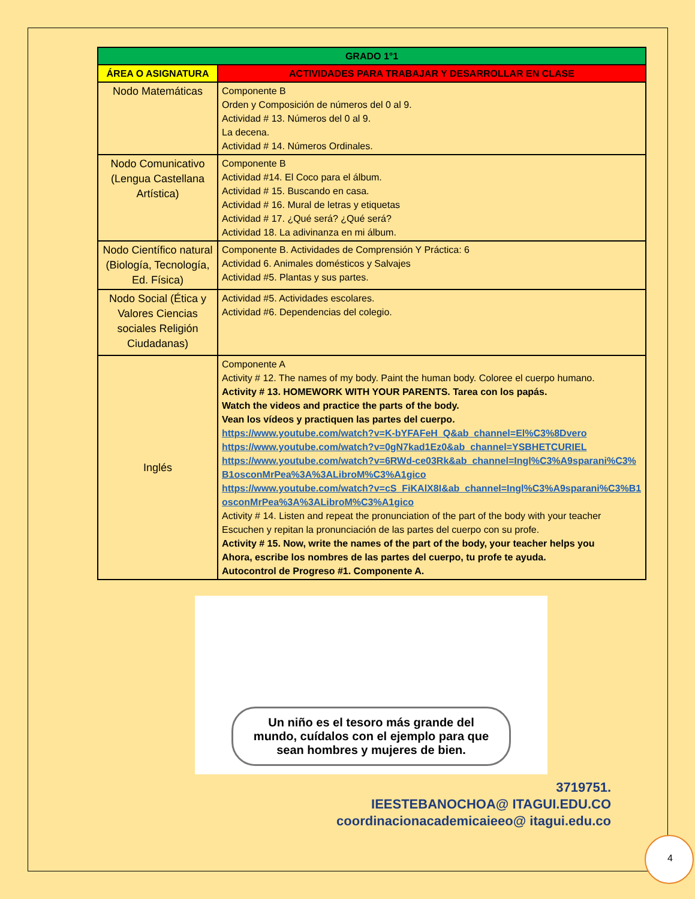| GRADO 1°1 | |
| --- | --- |
| ÁREA O ASIGNATURA | ACTIVIDADES PARA TRABAJAR Y DESARROLLAR EN CLASE |
| Nodo Matemáticas | Componente B Orden y Composición de números del 0 al 9. Actividad # 13. Números del 0 al 9. La decena. Actividad # 14. Números Ordinales. |
| Nodo Comunicativo (Lengua Castellana Artística) | Componente B Actividad #14. El Coco para el álbum. Actividad # 15. Buscando en casa. Actividad # 16. Mural de letras y etiquetas Actividad # 17. ¿Qué será? ¿Qué será? Actividad 18. La adivinanza en mi álbum. |
| Nodo Científico natural (Biología, Tecnología, Ed. Física) | Componente B. Actividades de Comprensión Y Práctica: 6 Actividad 6. Animales domésticos y Salvajes Actividad #5. Plantas y sus partes. |
| Nodo Social (Ética y Valores Ciencias sociales Religión Ciudadanas) | Actividad #5. Actividades escolares. Actividad #6. Dependencias del colegio. |
| Inglés | Componente A Activity # 12. The names of my body. Paint the human body. Coloree el cuerpo humano. Activity # 13. HOMEWORK WITH YOUR PARENTS. Tarea con los papás. Watch the videos and practice the parts of the body. Vean los vídeos y practiquen las partes del cuerpo. https://www.youtube.com/watch?v=K-bYFAFeH_Q&ab_channel=El%C3%8Dvero https://www.youtube.com/watch?v=0gN7kad1Ez0&ab_channel=YSBHETCURIEL https://www.youtube.com/watch?v=6RWd-ce03Rk&ab_channel=Ingl%C3%A9sparani%C3%B1osconMrPea%3A%3ALibroM%C3%A1gico https://www.youtube.com/watch?v=cS_FiKAlX8I&ab_channel=Ingl%C3%A9sparani%C3%B1osconMrPea%3A%3ALibroM%C3%A1gico Activity # 14. Listen and repeat the pronunciation of the part of the body with your teacher Escuchen y repitan la pronunciación de las partes del cuerpo con su profe. Activity # 15. Now, write the names of the part of the body, your teacher helps you Ahora, escribe los nombres de las partes del cuerpo, tu profe te ayuda. Autocontrol de Progreso #1. Componente A. |
Un niño es el tesoro más grande del mundo, cuídalos con el ejemplo para que sean hombres y mujeres de bien.
3719751.
IEESTEBANOCHOA@ ITAGUI.EDU.CO
coordinacionacademicaieeo@ itagui.edu.co
4